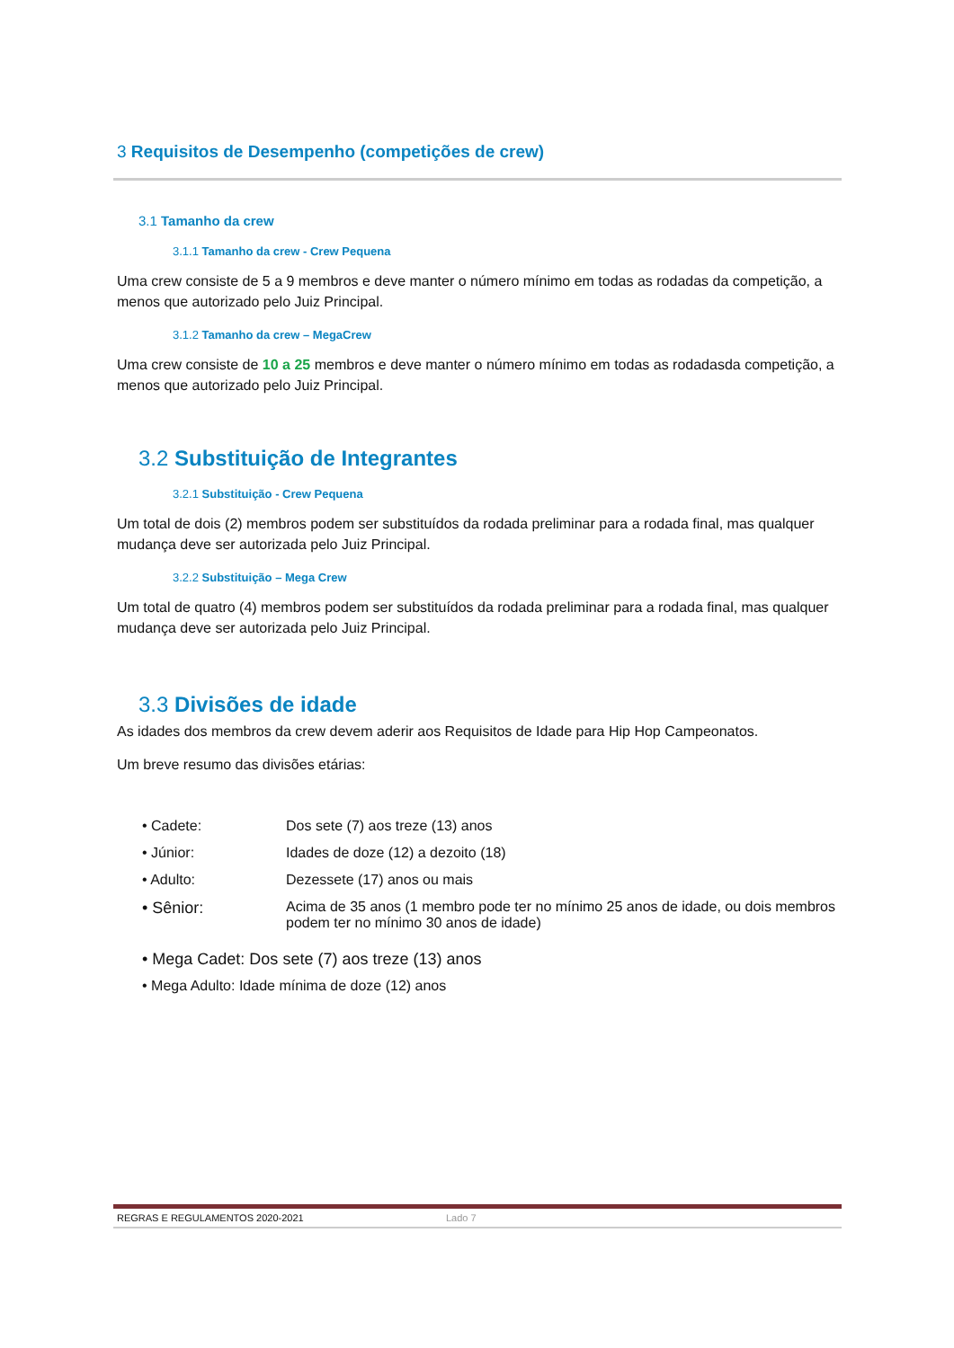3 Requisitos de Desempenho (competições de crew)
3.1 Tamanho da crew
3.1.1 Tamanho da crew - Crew Pequena
Uma crew consiste de 5 a 9 membros e deve manter o número mínimo em todas as rodadas da competição, a menos que autorizado pelo Juiz Principal.
3.1.2 Tamanho da crew – MegaCrew
Uma crew consiste de 10 a 25 membros e deve manter o número mínimo em todas as rodadasda competição, a menos que autorizado pelo Juiz Principal.
3.2 Substituição de Integrantes
3.2.1 Substituição - Crew Pequena
Um total de dois (2) membros podem ser substituídos da rodada preliminar para a rodada final, mas qualquer mudança deve ser autorizada pelo Juiz Principal.
3.2.2 Substituição – Mega Crew
Um total de quatro (4) membros podem ser substituídos da rodada preliminar para a rodada final, mas qualquer mudança deve ser autorizada pelo Juiz Principal.
3.3 Divisões de idade
As idades dos membros da crew devem aderir aos Requisitos de Idade para Hip Hop Campeonatos.
Um breve resumo das divisões etárias:
| • Cadete: | Dos sete (7) aos treze (13) anos |
| • Júnior: | Idades de doze (12) a dezoito (18) |
| • Adulto: | Dezessete (17) anos ou mais |
| • Sênior: | Acima de 35 anos (1 membro pode ter no mínimo 25 anos de idade, ou dois membros podem ter no mínimo 30 anos de idade) |
• Mega Cadet: Dos sete (7) aos treze (13) anos
• Mega Adulto: Idade mínima de doze (12) anos
REGRAS E REGULAMENTOS 2020-2021 Lado 7